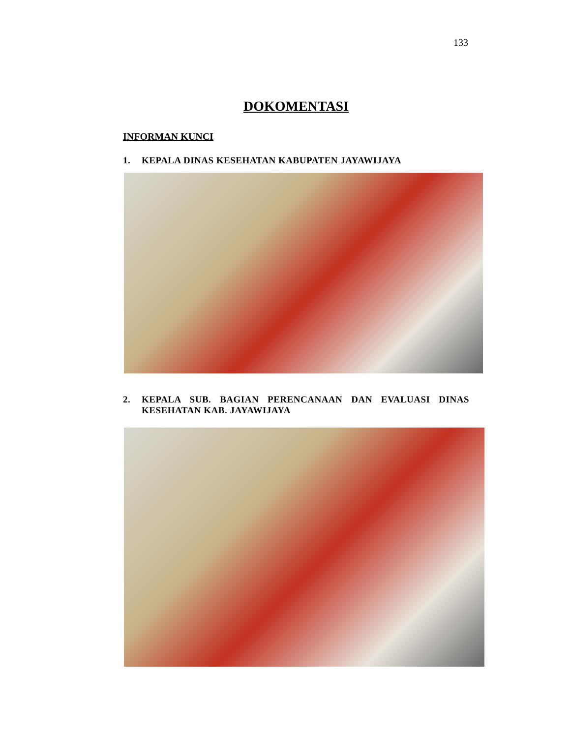133
DOKOMENTASI
INFORMAN KUNCI
1. KEPALA DINAS KESEHATAN KABUPATEN JAYAWIJAYA
2. KEPALA SUB. BAGIAN PERENCANAAN DAN EVALUASI DINAS KESEHATAN KAB. JAYAWIJAYA